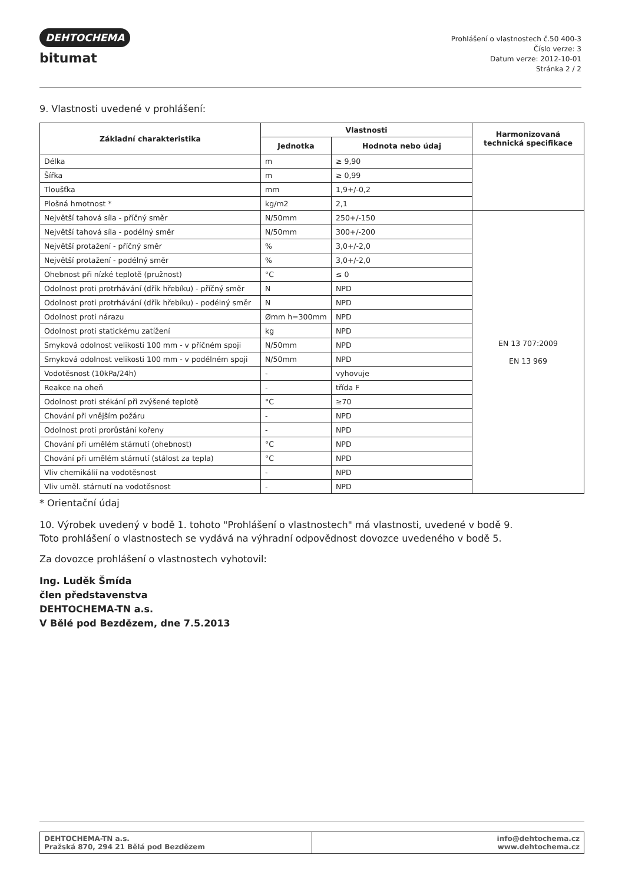DEHTOCHEMA
bitumat
Prohlášení o vlastnostech č.50 400-3
Číslo verze: 3
Datum verze: 2012-10-01
Stránka 2 / 2
9. Vlastnosti uvedené v prohlášení:
| Základní charakteristika | Vlastnosti | | Harmonizovaná technická specifikace |
| --- | --- | --- | --- |
| | Jednotka | Hodnota nebo údaj | |
| Délka | m | ≥ 9,90 | |
| Šířka | m | ≥ 0,99 | |
| Tloušťka | mm | 1,9+/-0,2 | |
| Plošná hmotnost * | kg/m2 | 2,1 | |
| Největší tahová síla - příčný směr | N/50mm | 250+/-150 | EN 13 707:2009 EN 13 969 |
| Největší tahová síla - podélný směr | N/50mm | 300+/-200 | |
| Největší protažení - příčný směr | % | 3,0+/-2,0 | |
| Největší protažení - podélný směr | % | 3,0+/-2,0 | |
| Ohebnost při nízké teplotě (pružnost) | °C | ≤ 0 | |
| Odolnost proti protrhávání (dřík hřebíku) - příčný směr | N | NPD | |
| Odolnost proti protrhávání (dřík hřebíku) - podélný směr | N | NPD | |
| Odolnost proti nárazu | Ømm h=300mm | NPD | |
| Odolnost proti statickému zatížení | kg | NPD | |
| Smyková odolnost velikosti 100 mm - v příčném spoji | N/50mm | NPD | |
| Smyková odolnost velikosti 100 mm - v podélném spoji | N/50mm | NPD | |
| Vodotěsnost (10kPa/24h) | - | vyhovuje | |
| Reakce na oheň | - | třída F | |
| Odolnost proti stékání při zvýšené teplotě | °C | ≥70 | |
| Chování při vnějším požáru | - | NPD | |
| Odolnost proti prorůstání kořeny | - | NPD | |
| Chování při umělém stárnutí (ohebnost) | °C | NPD | |
| Chování při umělém stárnutí (stálost za tepla) | °C | NPD | |
| Vliv chemikálií na vodotěsnost | - | NPD | |
| Vliv uměl. stárnutí na vodotěsnost | - | NPD | |
* Orientační údaj
10. Výrobek uvedený v bodě 1. tohoto "Prohlášení o vlastnostech" má vlastnosti, uvedené v bodě 9.
Toto prohlášení o vlastnostech se vydává na výhradní odpovědnost dovozce uvedeného v bodě 5.
Za dovozce prohlášení o vlastnostech vyhotovil:
Ing. Luděk Šmída
člen představenstva
DEHTOCHEMA-TN a.s.
V Bělé pod Bezdězem, dne 7.5.2013
| DEHTOCHEMA-TN a.s. Pražská 870, 294 21 Bělá pod Bezdězem | info@dehtochema.cz www.dehtochema.cz |